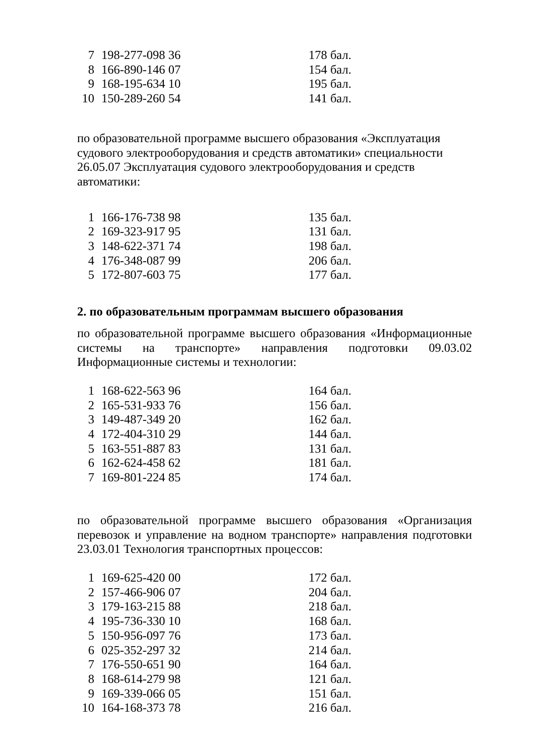| 7 | 198-277-098 36 | 178 бал. |
| 8 | 166-890-146 07 | 154 бал. |
| 9 | 168-195-634 10 | 195 бал. |
| 10 | 150-289-260 54 | 141 бал. |
по образовательной программе высшего образования «Эксплуатация судового электрооборудования и средств автоматики» специальности 26.05.07 Эксплуатация судового электрооборудования и средств автоматики:
| 1 | 166-176-738 98 | 135 бал. |
| 2 | 169-323-917 95 | 131 бал. |
| 3 | 148-622-371 74 | 198 бал. |
| 4 | 176-348-087 99 | 206 бал. |
| 5 | 172-807-603 75 | 177 бал. |
2. по образовательным программам высшего образования
по образовательной программе высшего образования «Информационные системы на транспорте» направления подготовки 09.03.02 Информационные системы и технологии:
| 1 | 168-622-563 96 | 164 бал. |
| 2 | 165-531-933 76 | 156 бал. |
| 3 | 149-487-349 20 | 162 бал. |
| 4 | 172-404-310 29 | 144 бал. |
| 5 | 163-551-887 83 | 131 бал. |
| 6 | 162-624-458 62 | 181 бал. |
| 7 | 169-801-224 85 | 174 бал. |
по образовательной программе высшего образования «Организация перевозок и управление на водном транспорте» направления подготовки 23.03.01 Технология транспортных процессов:
| 1 | 169-625-420 00 | 172 бал. |
| 2 | 157-466-906 07 | 204 бал. |
| 3 | 179-163-215 88 | 218 бал. |
| 4 | 195-736-330 10 | 168 бал. |
| 5 | 150-956-097 76 | 173 бал. |
| 6 | 025-352-297 32 | 214 бал. |
| 7 | 176-550-651 90 | 164 бал. |
| 8 | 168-614-279 98 | 121 бал. |
| 9 | 169-339-066 05 | 151 бал. |
| 10 | 164-168-373 78 | 216 бал. |